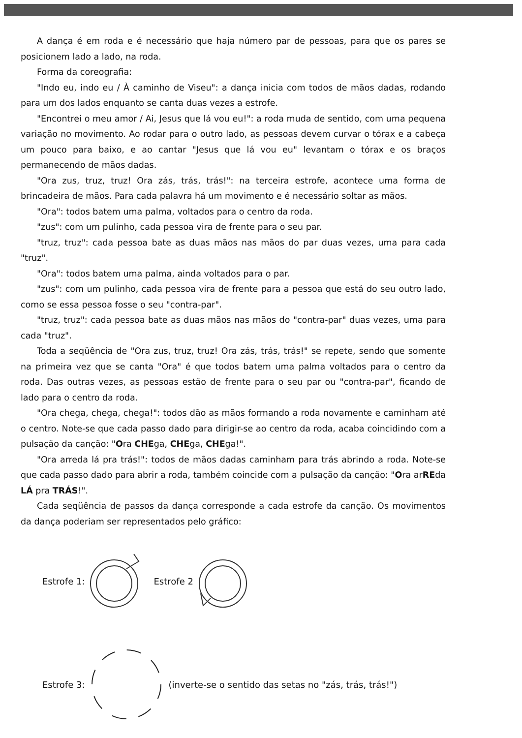A dança é em roda e é necessário que haja número par de pessoas, para que os pares se posicionem lado a lado, na roda.
Forma da coreografia:
"Indo eu, indo eu / À caminho de Viseu": a dança inicia com todos de mãos dadas, rodando para um dos lados enquanto se canta duas vezes a estrofe.
"Encontrei o meu amor / Ai, Jesus que lá vou eu!": a roda muda de sentido, com uma pequena variação no movimento. Ao rodar para o outro lado, as pessoas devem curvar o tórax e a cabeça um pouco para baixo, e ao cantar "Jesus que lá vou eu" levantam o tórax e os braços permanecendo de mãos dadas.
"Ora zus, truz, truz! Ora zás, trás, trás!": na terceira estrofe, acontece uma forma de brincadeira de mãos. Para cada palavra há um movimento e é necessário soltar as mãos.
"Ora": todos batem uma palma, voltados para o centro da roda.
"zus": com um pulinho, cada pessoa vira de frente para o seu par.
"truz, truz": cada pessoa bate as duas mãos nas mãos do par duas vezes, uma para cada "truz".
"Ora": todos batem uma palma, ainda voltados para o par.
"zus": com um pulinho, cada pessoa vira de frente para a pessoa que está do seu outro lado, como se essa pessoa fosse o seu "contra-par".
"truz, truz": cada pessoa bate as duas mãos nas mãos do "contra-par" duas vezes, uma para cada "truz".
Toda a seqüência de "Ora zus, truz, truz! Ora zás, trás, trás!" se repete, sendo que somente na primeira vez que se canta "Ora" é que todos batem uma palma voltados para o centro da roda. Das outras vezes, as pessoas estão de frente para o seu par ou "contra-par", ficando de lado para o centro da roda.
"Ora chega, chega, chega!": todos dão as mãos formando a roda novamente e caminham até o centro. Note-se que cada passo dado para dirigir-se ao centro da roda, acaba coincidindo com a pulsação da canção: "Ora CHEga, CHEga, CHEga!".
"Ora arreda lá pra trás!": todos de mãos dadas caminham para trás abrindo a roda. Note-se que cada passo dado para abrir a roda, também coincide com a pulsação da canção: "Ora arREda LÁ pra TRÁS!".
Cada seqüência de passos da dança corresponde a cada estrofe da canção. Os movimentos da dança poderiam ser representados pelo gráfico:
Estrofe 1: Estrofe 2
Estrofe 3: (inverte-se o sentido das setas no "zás, trás, trás!")